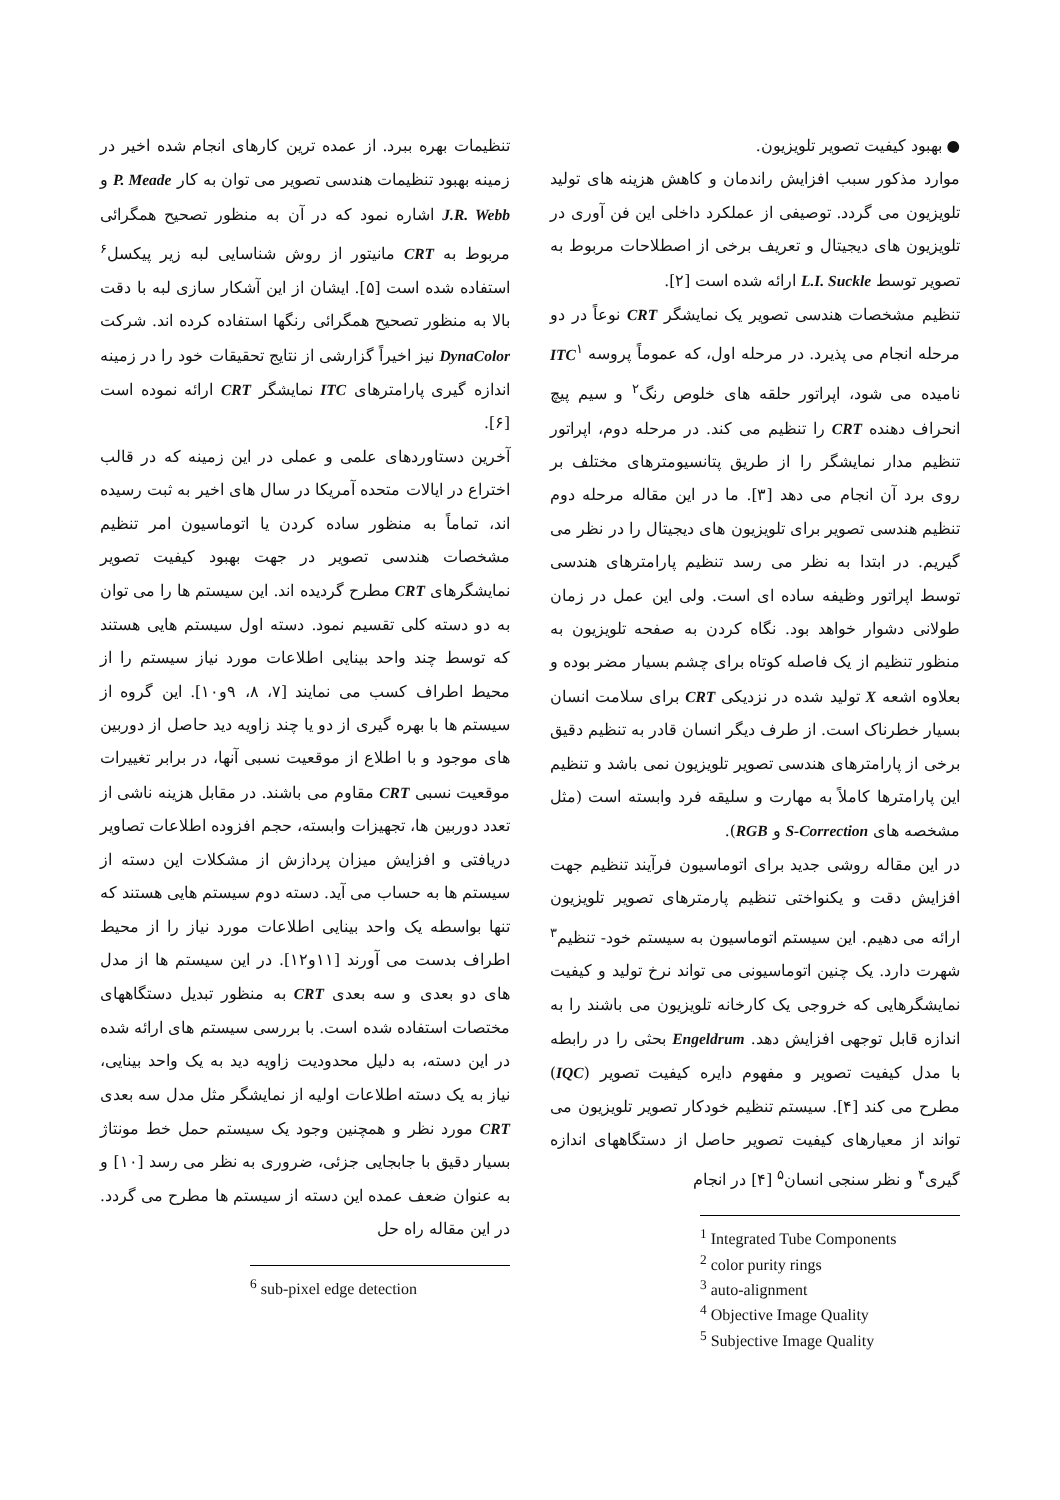● بهبود کیفیت تصویر تلویزیون.
موارد مذکور سبب افزایش راندمان و کاهش هزینه های تولید تلویزیون می گردد. توصیفی از عملکرد داخلی این فن آوری در تلویزیون های دیجیتال و تعریف برخی از اصطلاحات مربوط به تصویر توسط L.I. Suckle ارائه شده است [۲].
تنظیم مشخصات هندسی تصویر یک نمایشگر CRT نوعاً در دو مرحله انجام می پذیرد. در مرحله اول، که عموماً پروسه ITC<sup>۱</sup> نامیده می شود، اپراتور حلقه های خلوص رنگ<sup>۲</sup> و سیم پیچ انحراف دهنده CRT را تنظیم می کند. در مرحله دوم، اپراتور تنظیم مدار نمایشگر را از طریق پتانسیومترهای مختلف بر روی برد آن انجام می دهد [۳]. ما در این مقاله مرحله دوم تنظیم هندسی تصویر برای تلویزیون های دیجیتال را در نظر می گیریم. در ابتدا به نظر می رسد تنظیم پارامترهای هندسی توسط اپراتور وظیفه ساده ای است. ولی این عمل در زمان طولانی دشوار خواهد بود. نگاه کردن به صفحه تلویزیون به منظور تنظیم از یک فاصله کوتاه برای چشم بسیار مضر بوده و بعلاوه اشعه X تولید شده در نزدیکی CRT برای سلامت انسان بسیار خطرناک است. از طرف دیگر انسان قادر به تنظیم دقیق برخی از پارامترهای هندسی تصویر تلویزیون نمی باشد و تنظیم این پارامترها کاملاً به مهارت و سلیقه فرد وابسته است (مثل مشخصه های S-Correction و RGB).
در این مقاله روشی جدید برای اتوماسیون فرآیند تنظیم جهت افزایش دقت و یکنواختی تنظیم پارمترهای تصویر تلویزیون ارائه می دهیم. این سیستم اتوماسیون به سیستم خود- تنظیم<sup>۳</sup> شهرت دارد. یک چنین اتوماسیونی می تواند نرخ تولید و کیفیت نمایشگرهایی که خروجی یک کارخانه تلویزیون می باشند را به اندازه قابل توجهی افزایش دهد. Engeldrum بحثی را در رابطه با مدل کیفیت تصویر و مفهوم دایره کیفیت تصویر (IQC) مطرح می کند [۴]. سیستم تنظیم خودکار تصویر تلویزیون می تواند از معیارهای کیفیت تصویر حاصل از دستگاههای اندازه گیری<sup>۴</sup> و نظر سنجی انسان<sup>۵</sup> [۴] در انجام
<sup>1</sup> Integrated Tube Components
<sup>2</sup> color purity rings
<sup>3</sup> auto-alignment
<sup>4</sup> Objective Image Quality
<sup>5</sup> Subjective Image Quality
تنظیمات بهره ببرد. از عمده ترین کارهای انجام شده اخیر در زمینه بهبود تنظیمات هندسی تصویر می توان به کار P. Meade و J.R. Webb اشاره نمود که در آن به منظور تصحیح همگرائی مربوط به CRT مانیتور از روش شناسایی لبه زیر پیکسل<sup>۶</sup> استفاده شده است [۵]. ایشان از این آشکار سازی لبه با دقت بالا به منظور تصحیح همگرائی رنگها استفاده کرده اند. شرکت DynaColor نیز اخیراً گزارشی از نتایج تحقیقات خود را در زمینه اندازه گیری پارامترهای ITC نمایشگر CRT ارائه نموده است [۶].
آخرین دستاوردهای علمی و عملی در این زمینه که در قالب اختراع در ایالات متحده آمریکا در سال های اخیر به ثبت رسیده اند، تماماً به منظور ساده کردن یا اتوماسیون امر تنظیم مشخصات هندسی تصویر در جهت بهبود کیفیت تصویر نمایشگرهای CRT مطرح گردیده اند. این سیستم ها را می توان به دو دسته کلی تقسیم نمود. دسته اول سیستم هایی هستند که توسط چند واحد بینایی اطلاعات مورد نیاز سیستم را از محیط اطراف کسب می نمایند [۷، ۸، ۹و۱۰]. این گروه از سیستم ها با بهره گیری از دو یا چند زاویه دید حاصل از دوربین های موجود و با اطلاع از موقعیت نسبی آنها، در برابر تغییرات موقعیت نسبی CRT مقاوم می باشند. در مقابل هزینه ناشی از تعدد دوربین ها، تجهیزات وابسته، حجم افزوده اطلاعات تصاویر دریافتی و افزایش میزان پردازش از مشکلات این دسته از سیستم ها به حساب می آید. دسته دوم سیستم هایی هستند که تنها بواسطه یک واحد بینایی اطلاعات مورد نیاز را از محیط اطراف بدست می آورند [۱۱و۱۲]. در این سیستم ها از مدل های دو بعدی و سه بعدی CRT به منظور تبدیل دستگاههای مختصات استفاده شده است. با بررسی سیستم های ارائه شده در این دسته، به دلیل محدودیت زاویه دید به یک واحد بینایی، نیاز به یک دسته اطلاعات اولیه از نمایشگر مثل مدل سه بعدی CRT مورد نظر و همچنین وجود یک سیستم حمل خط مونتاژ بسیار دقیق با جابجایی جزئی، ضروری به نظر می رسد [۱۰] و به عنوان ضعف عمده این دسته از سیستم ها مطرح می گردد. در این مقاله راه حل
<sup>6</sup> sub-pixel edge detection